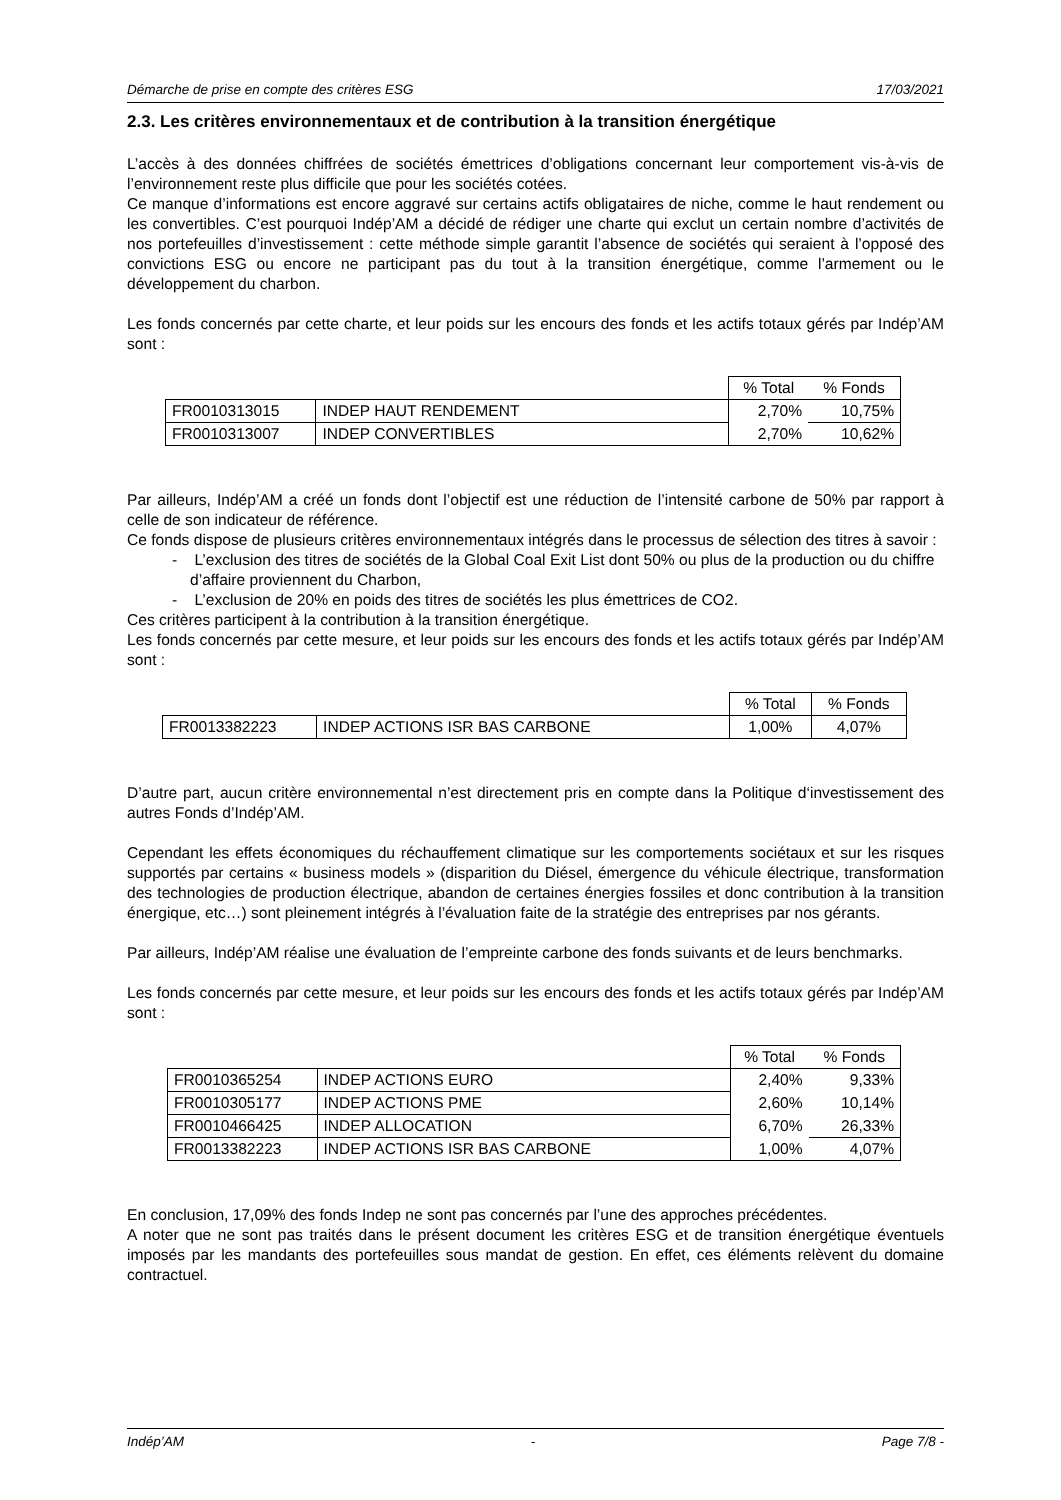Démarche de prise en compte des critères ESG 17/03/2021
2.3. Les critères environnementaux et de contribution à la transition énergétique
L’accès à des données chiffrées de sociétés émettrices d’obligations concernant leur comportement vis-à-vis de l’environnement reste plus difficile que pour les sociétés cotées.
Ce manque d’informations est encore aggravé sur certains actifs obligataires de niche, comme le haut rendement ou les convertibles. C’est pourquoi Indép’AM a décidé de rédiger une charte qui exclut un certain nombre d’activités de nos portefeuilles d’investissement : cette méthode simple garantit l’absence de sociétés qui seraient à l’opposé des convictions ESG ou encore ne participant pas du tout à la transition énergétique, comme l’armement ou le développement du charbon.
Les fonds concernés par cette charte, et leur poids sur les encours des fonds et les actifs totaux gérés par Indép’AM sont :
| | | % Total | % Fonds |
| --- | --- | --- | --- |
| FR0010313015 | INDEP HAUT RENDEMENT | 2,70% | 10,75% |
| FR0010313007 | INDEP CONVERTIBLES | 2,70% | 10,62% |
Par ailleurs, Indép’AM a créé un fonds dont l’objectif est une réduction de l’intensité carbone de 50% par rapport à celle de son indicateur de référence.
Ce fonds dispose de plusieurs critères environnementaux intégrés dans le processus de sélection des titres à savoir :
- L’exclusion des titres de sociétés de la Global Coal Exit List dont 50% ou plus de la production ou du chiffre d’affaire proviennent du Charbon,
- L’exclusion de 20% en poids des titres de sociétés les plus émettrices de CO2.
Ces critères participent à la contribution à la transition énergétique.
Les fonds concernés par cette mesure, et leur poids sur les encours des fonds et les actifs totaux gérés par Indép’AM sont :
| | | % Total | % Fonds |
| --- | --- | --- | --- |
| FR0013382223 | INDEP ACTIONS ISR BAS CARBONE | 1,00% | 4,07% |
D’autre part, aucun critère environnemental n’est directement pris en compte dans la Politique d‘investissement des autres Fonds d’Indép’AM.
Cependant les effets économiques du réchauffement climatique sur les comportements sociétaux et sur les risques supportés par certains « business models » (disparition du Diésel, émergence du véhicule électrique, transformation des technologies de production électrique, abandon de certaines énergies fossiles et donc contribution à la transition énergique, etc…) sont pleinement intégrés à l’évaluation faite de la stratégie des entreprises par nos gérants.
Par ailleurs, Indép’AM réalise une évaluation de l’empreinte carbone des fonds suivants et de leurs benchmarks.
Les fonds concernés par cette mesure, et leur poids sur les encours des fonds et les actifs totaux gérés par Indép’AM sont :
| | | % Total | % Fonds |
| --- | --- | --- | --- |
| FR0010365254 | INDEP ACTIONS EURO | 2,40% | 9,33% |
| FR0010305177 | INDEP ACTIONS PME | 2,60% | 10,14% |
| FR0010466425 | INDEP ALLOCATION | 6,70% | 26,33% |
| FR0013382223 | INDEP ACTIONS ISR BAS CARBONE | 1,00% | 4,07% |
En conclusion, 17,09% des fonds Indep ne sont pas concernés par l’une des approches précédentes.
A noter que ne sont pas traités dans le présent document les critères ESG et de transition énergétique éventuels imposés par les mandants des portefeuilles sous mandat de gestion. En effet, ces éléments relèvent du domaine contractuel.
Indép’AM - Page 7/8 -